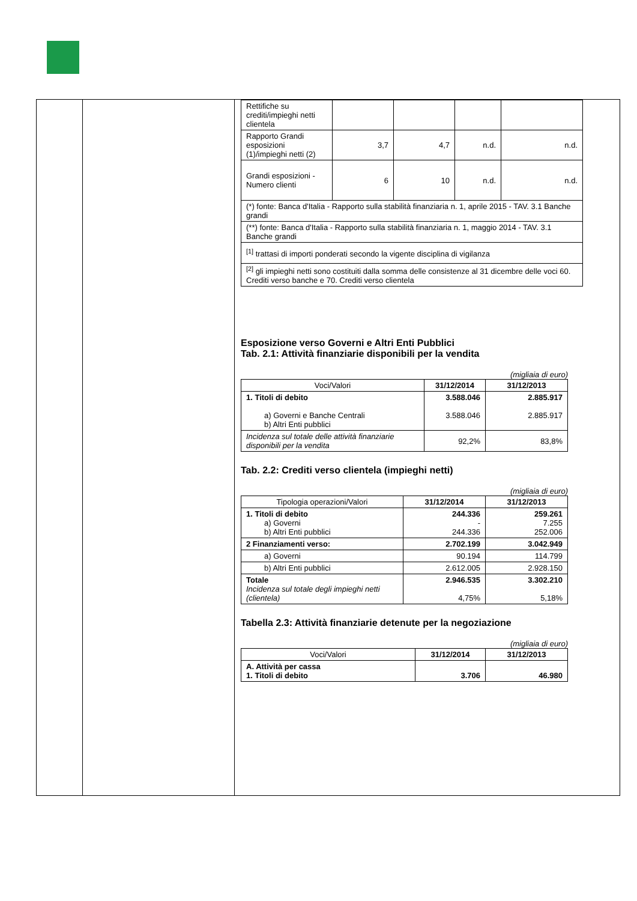| Rettifiche su crediti/impieghi netti clientela | | | | |
| Rapporto Grandi esposizioni (1)/impieghi netti (2) | 3,7 | 4,7 | n.d. | n.d. |
| Grandi esposizioni - Numero clienti | 6 | 10 | n.d. | n.d. |
| (*) fonte: Banca d'Italia - Rapporto sulla stabilità finanziaria n. 1, aprile 2015 - TAV. 3.1 Banche grandi | | | | |
| (**) fonte: Banca d'Italia - Rapporto sulla stabilità finanziaria n. 1, maggio 2014 - TAV. 3.1 Banche grandi | | | | |
| <sup>[1]</sup> trattasi di importi ponderati secondo la vigente disciplina di vigilanza | | | | |
| <sup>[2]</sup> gli impieghi netti sono costituiti dalla somma delle consistenze al 31 dicembre delle voci 60. Crediti verso banche e 70. Crediti verso clientela | | | | |
Esposizione verso Governi e Altri Enti Pubblici
Tab. 2.1: Attività finanziarie disponibili per la vendita
(migliaia di euro)
| Voci/Valori | 31/12/2014 | 31/12/2013 |
| 1. Titoli di debito a) Governi e Banche Centrali b) Altri Enti pubblici | 3.588.046 3.588.046 | 2.885.917 2.885.917 |
| Incidenza sul totale delle attività finanziarie disponibili per la vendita | 92,2% | 83,8% |
Tab. 2.2: Crediti verso clientela (impieghi netti)
(migliaia di euro)
| Tipologia operazioni/Valori | 31/12/2014 | 31/12/2013 |
| 1. Titoli di debito a) Governi b) Altri Enti pubblici | 244.336 - 244.336 | 259.261 7.255 252.006 |
| 2 Finanziamenti verso: | 2.702.199 | 3.042.949 |
| a) Governi | 90.194 | 114.799 |
| b) Altri Enti pubblici | 2.612.005 | 2.928.150 |
| Totale Incidenza sul totale degli impieghi netti (clientela) | 2.946.535 4,75% | 3.302.210 5,18% |
Tabella 2.3: Attività finanziarie detenute per la negoziazione
(migliaia di euro)
| Voci/Valori | 31/12/2014 | 31/12/2013 |
| A. Attività per cassa 1. Titoli di debito | 3.706 | 46.980 |